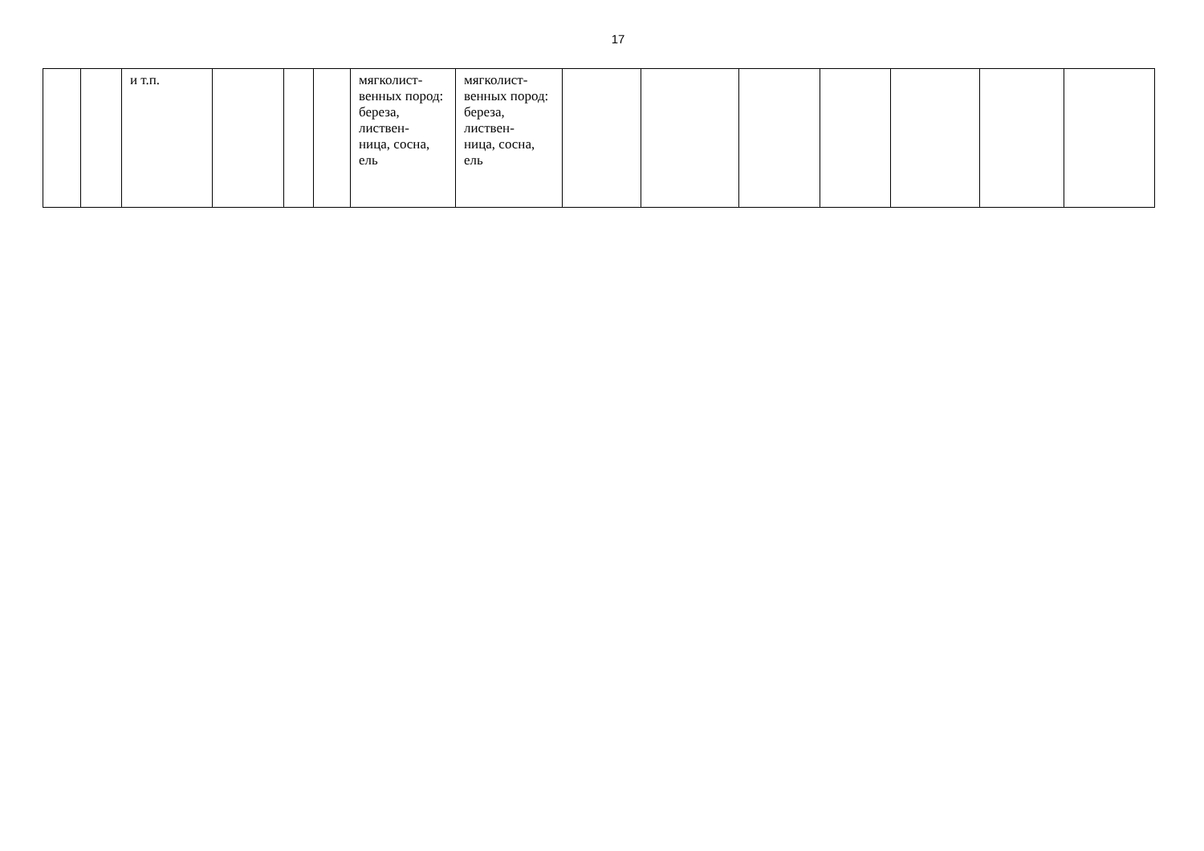17
| | | и т.п. | | | | мягколист- венных пород: береза, листвен- ница, сосна, ель | мягколист- венных пород: береза, листвен- ница, сосна, ель | | | | | | | |